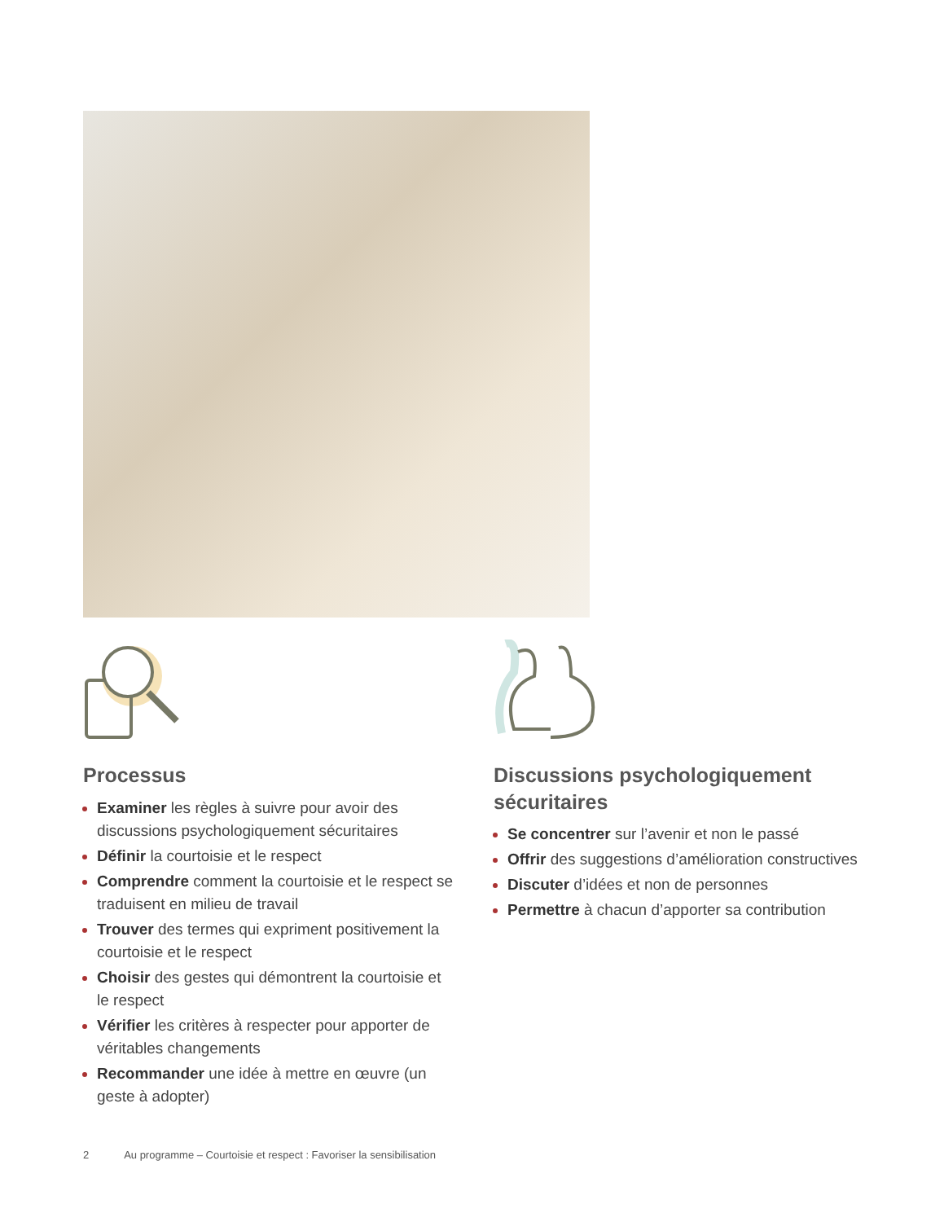Processus
Examiner les règles à suivre pour avoir des discussions psychologiquement sécuritaires
Définir la courtoisie et le respect
Comprendre comment la courtoisie et le respect se traduisent en milieu de travail
Trouver des termes qui expriment positivement la courtoisie et le respect
Choisir des gestes qui démontrent la courtoisie et le respect
Vérifier les critères à respecter pour apporter de véritables changements
Recommander une idée à mettre en œuvre (un geste à adopter)
Discussions psychologiquement sécuritaires
Se concentrer sur l’avenir et non le passé
Offrir des suggestions d’amélioration constructives
Discuter d’idées et non de personnes
Permettre à chacun d’apporter sa contribution
2 Au programme – Courtoisie et respect : Favoriser la sensibilisation